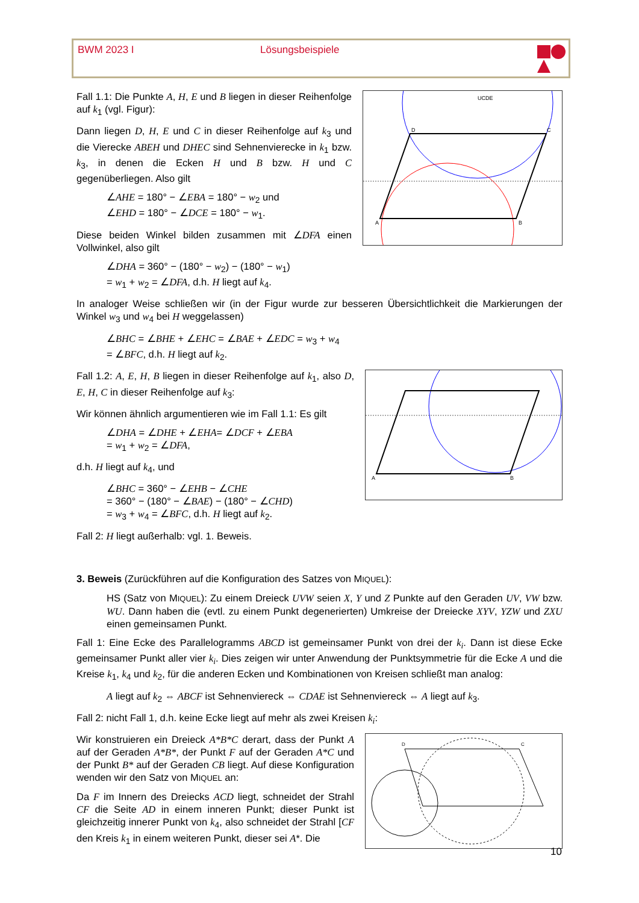BWM 2023 I Lösungsbeispiele
UCDE
A
B
C
D
Fall 1.1: Die Punkte A, H, E und B liegen in dieser Reihenfolge auf k<sub>1</sub> (vgl. Figur):
Dann liegen D, H, E und C in dieser Reihenfolge auf k<sub>3</sub> und die Vierecke ABEH und DHEC sind Sehnenvierecke in k<sub>1</sub> bzw. k<sub>3</sub>, in denen die Ecken H und B bzw. H und C gegenüberliegen. Also gilt
∠AHE = 180° − ∠EBA = 180° − w<sub>2</sub> und
∠EHD = 180° − ∠DCE = 180° − w<sub>1</sub>.
Diese beiden Winkel bilden zusammen mit ∠DFA einen Vollwinkel, also gilt
∠DHA = 360° − (180° − w<sub>2</sub>) − (180° − w<sub>1</sub>)
= w<sub>1</sub> + w<sub>2</sub> = ∠DFA, d.h. H liegt auf k<sub>4</sub>.
In analoger Weise schließen wir (in der Figur wurde zur besseren Übersichtlichkeit die Markierungen der Winkel w<sub>3</sub> und w<sub>4</sub> bei H weggelassen)
∠BHC = ∠BHE + ∠EHC = ∠BAE + ∠EDC = w<sub>3</sub> + w<sub>4</sub>
= ∠BFC, d.h. H liegt auf k<sub>2</sub>.
A
B
Fall 1.2: A, E, H, B liegen in dieser Reihenfolge auf k<sub>1</sub>, also D, E, H, C in dieser Reihenfolge auf k<sub>3</sub>:
Wir können ähnlich argumentieren wie im Fall 1.1: Es gilt
∠DHA = ∠DHE + ∠EHA= ∠DCF + ∠EBA
= w<sub>1</sub> + w<sub>2</sub> = ∠DFA,
d.h. H liegt auf k<sub>4</sub>, und
∠BHC = 360° − ∠EHB − ∠CHE
= 360° − (180° − ∠BAE) − (180° − ∠CHD)
= w<sub>3</sub> + w<sub>4</sub> = ∠BFC, d.h. H liegt auf k<sub>2</sub>.
Fall 2: H liegt außerhalb: vgl. 1. Beweis.
3. Beweis (Zurückführen auf die Konfiguration des Satzes von MIQUEL):
HS (Satz von MIQUEL): Zu einem Dreieck UVW seien X, Y und Z Punkte auf den Geraden UV, VW bzw. WU. Dann haben die (evtl. zu einem Punkt degenerierten) Umkreise der Dreiecke XYV, YZW und ZXU einen gemeinsamen Punkt.
Fall 1: Eine Ecke des Parallelogramms ABCD ist gemeinsamer Punkt von drei der k<sub>i</sub>. Dann ist diese Ecke gemeinsamer Punkt aller vier k<sub>i</sub>. Dies zeigen wir unter Anwendung der Punktsymmetrie für die Ecke A und die Kreise k<sub>1</sub>, k<sub>4</sub> und k<sub>2</sub>, für die anderen Ecken und Kombinationen von Kreisen schließt man analog:
A liegt auf k<sub>2</sub> ⇔ ABCF ist Sehnenviereck ⇔ CDAE ist Sehnenviereck ⇔ A liegt auf k<sub>3</sub>.
Fall 2: nicht Fall 1, d.h. keine Ecke liegt auf mehr als zwei Kreisen k<sub>i</sub>:
D
C
Wir konstruieren ein Dreieck A*B*C derart, dass der Punkt A auf der Geraden A*B*, der Punkt F auf der Geraden A*C und der Punkt B* auf der Geraden CB liegt. Auf diese Konfiguration wenden wir den Satz von MIQUEL an:
Da F im Innern des Dreiecks ACD liegt, schneidet der Strahl CF die Seite AD in einem inneren Punkt; dieser Punkt ist gleichzeitig innerer Punkt von k<sub>4</sub>, also schneidet der Strahl [CF den Kreis k<sub>1</sub> in einem weiteren Punkt, dieser sei A*. Die
10